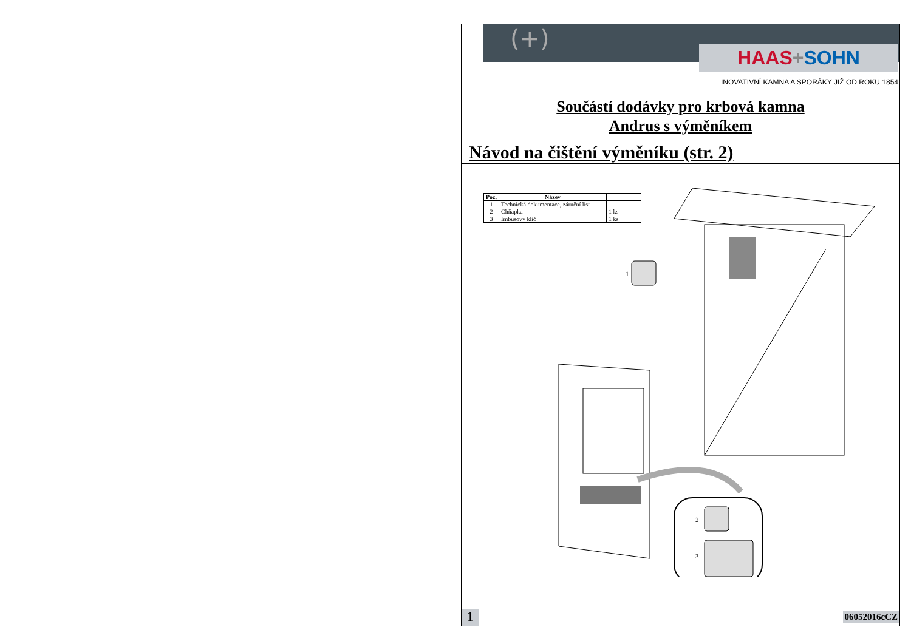(+)
HAAS+SOHN
INOVATIVNÍ KAMNA A SPORÁKY JIŽ OD ROKU 1854
Součástí dodávky pro krbová kamna
Andrus s výměníkem
Návod na čištění výměníku (str. 2)
| Poz. | Název | |
| --- | --- | --- |
| 1 | Technická dokumentace, záruční list | - |
| 2 | Chňapka | 1 ks |
| 3 | Imbusový klíč | 1 ks |
1
2
3
1 06052016cCZ